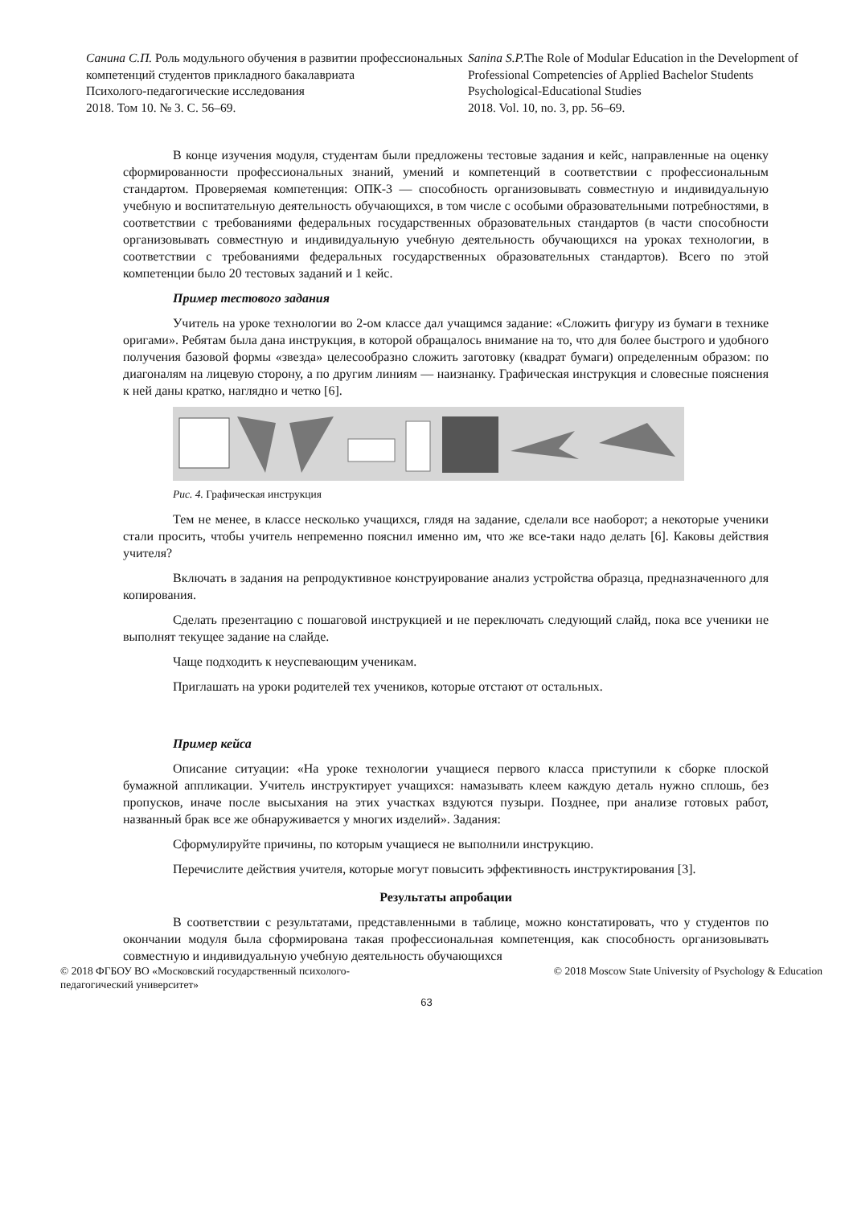Санина С.П. Роль модульного обучения в развитии профессиональных компетенций студентов прикладного бакалавриата
Психолого-педагогические исследования
2018. Том 10. № 3. С. 56–69.
Sanina S.P. The Role of Modular Education in the Development of Professional Competencies of Applied Bachelor Students
Psychological-Educational Studies
2018. Vol. 10, no. 3, pp. 56–69.
В конце изучения модуля, студентам были предложены тестовые задания и кейс, направленные на оценку сформированности профессиональных знаний, умений и компетенций в соответствии с профессиональным стандартом. Проверяемая компетенция: ОПК-3 — способность организовывать совместную и индивидуальную учебную и воспитательную деятельность обучающихся, в том числе с особыми образовательными потребностями, в соответствии с требованиями федеральных государственных образовательных стандартов (в части способности организовывать совместную и индивидуальную учебную деятельность обучающихся на уроках технологии, в соответствии с требованиями федеральных государственных образовательных стандартов). Всего по этой компетенции было 20 тестовых заданий и 1 кейс.
Пример тестового задания
Учитель на уроке технологии во 2-ом классе дал учащимся задание: «Сложить фигуру из бумаги в технике оригами». Ребятам была дана инструкция, в которой обращалось внимание на то, что для более быстрого и удобного получения базовой формы «звезда» целесообразно сложить заготовку (квадрат бумаги) определенным образом: по диагоналям на лицевую сторону, а по другим линиям — наизнанку. Графическая инструкция и словесные пояснения к ней даны кратко, наглядно и четко [6].
Рис. 4. Графическая инструкция
Тем не менее, в классе несколько учащихся, глядя на задание, сделали все наоборот; а некоторые ученики стали просить, чтобы учитель непременно пояснил именно им, что же все-таки надо делать [6]. Каковы действия учителя?
Включать в задания на репродуктивное конструирование анализ устройства образца, предназначенного для копирования.
Сделать презентацию с пошаговой инструкцией и не переключать следующий слайд, пока все ученики не выполнят текущее задание на слайде.
Чаще подходить к неуспевающим ученикам.
Приглашать на уроки родителей тех учеников, которые отстают от остальных.
Пример кейса
Описание ситуации: «На уроке технологии учащиеся первого класса приступили к сборке плоской бумажной аппликации. Учитель инструктирует учащихся: намазывать клеем каждую деталь нужно сплошь, без пропусков, иначе после высыхания на этих участках вздуются пузыри. Позднее, при анализе готовых работ, названный брак все же обнаруживается у многих изделий». Задания:
Сформулируйте причины, по которым учащиеся не выполнили инструкцию.
Перечислите действия учителя, которые могут повысить эффективность инструктирования [3].
Результаты апробации
В соответствии с результатами, представленными в таблице, можно констатировать, что у студентов по окончании модуля была сформирована такая профессиональная компетенция, как способность организовывать совместную и индивидуальную учебную деятельность обучающихся
© 2018 ФГБОУ ВО «Московский государственный психолого-
педагогический университет»
© 2018 Moscow State University of Psychology & Education
63